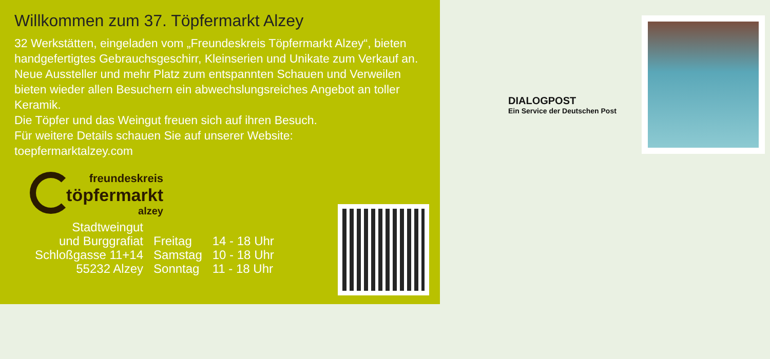Willkommen zum 37. Töpfermarkt Alzey
32 Werkstätten, eingeladen vom „Freundeskreis Töpfermarkt Alzey“, bieten handgefertigtes Gebrauchsgeschirr, Kleinserien und Unikate zum Verkauf an.
Neue Aussteller und mehr Platz zum entspannten Schauen und Verweilen bieten wieder allen Besuchern ein abwechslungsreiches Angebot an toller Keramik.
Die Töpfer und das Weingut freuen sich auf ihren Besuch.
Für weitere Details schauen Sie auf unserer Website:
toepfermarktalzey.com
freundeskreis
töpfermarkt
alzey
| Stadtweingut | | |
| und Burggrafiat | Freitag | 14 - 18 Uhr |
| Schloßgasse 11+14 | Samstag | 10 - 18 Uhr |
| 55232 Alzey | Sonntag | 11 - 18 Uhr |
DIALOGPOST
Ein Service der Deutschen Post